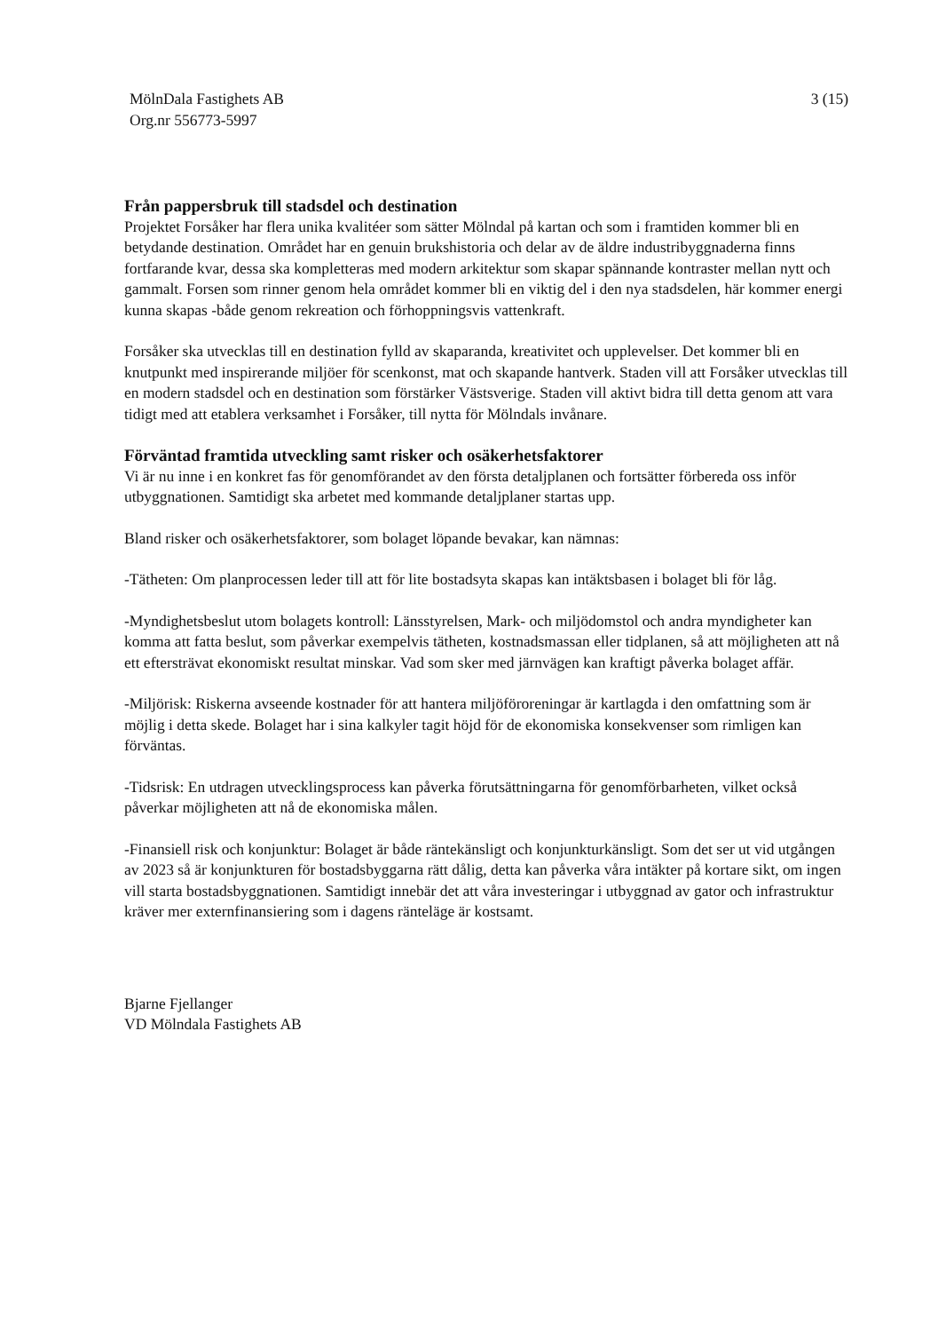MölnDala Fastighets AB
Org.nr 556773-5997
3 (15)
Från pappersbruk till stadsdel och destination
Projektet Forsåker har flera unika kvalitéer som sätter Mölndal på kartan och som i framtiden kommer bli en betydande destination. Området har en genuin brukshistoria och delar av de äldre industribyggnaderna finns fortfarande kvar, dessa ska kompletteras med modern arkitektur som skapar spännande kontraster mellan nytt och gammalt. Forsen som rinner genom hela området kommer bli en viktig del i den nya stadsdelen, här kommer energi kunna skapas -både genom rekreation och förhoppningsvis vattenkraft.
Forsåker ska utvecklas till en destination fylld av skaparanda, kreativitet och upplevelser. Det kommer bli en knutpunkt med inspirerande miljöer för scenkonst, mat och skapande hantverk. Staden vill att Forsåker utvecklas till en modern stadsdel och en destination som förstärker Västsverige. Staden vill aktivt bidra till detta genom att vara tidigt med att etablera verksamhet i Forsåker, till nytta för Mölndals invånare.
Förväntad framtida utveckling samt risker och osäkerhetsfaktorer
Vi är nu inne i en konkret fas för genomförandet av den första detaljplanen och fortsätter förbereda oss inför utbyggnationen. Samtidigt ska arbetet med kommande detaljplaner startas upp.
Bland risker och osäkerhetsfaktorer, som bolaget löpande bevakar, kan nämnas:
-Tätheten: Om planprocessen leder till att för lite bostadsyta skapas kan intäktsbasen i bolaget bli för låg.
-Myndighetsbeslut utom bolagets kontroll: Länsstyrelsen, Mark- och miljödomstol och andra myndigheter kan komma att fatta beslut, som påverkar exempelvis tätheten, kostnadsmassan eller tidplanen, så att möjligheten att nå ett eftersträvat ekonomiskt resultat minskar. Vad som sker med järnvägen kan kraftigt påverka bolaget affär.
-Miljörisk: Riskerna avseende kostnader för att hantera miljöföroreningar är kartlagda i den omfattning som är möjlig i detta skede. Bolaget har i sina kalkyler tagit höjd för de ekonomiska konsekvenser som rimligen kan förväntas.
-Tidsrisk: En utdragen utvecklingsprocess kan påverka förutsättningarna för genomförbarheten, vilket också påverkar möjligheten att nå de ekonomiska målen.
-Finansiell risk och konjunktur: Bolaget är både räntekänsligt och konjunkturkänsligt. Som det ser ut vid utgången av 2023 så är konjunkturen för bostadsbyggarna rätt dålig, detta kan påverka våra intäkter på kortare sikt, om ingen vill starta bostadsbyggnationen. Samtidigt innebär det att våra investeringar i utbyggnad av gator och infrastruktur kräver mer externfinansiering som i dagens ränteläge är kostsamt.
Bjarne Fjellanger
VD Mölndala Fastighets AB